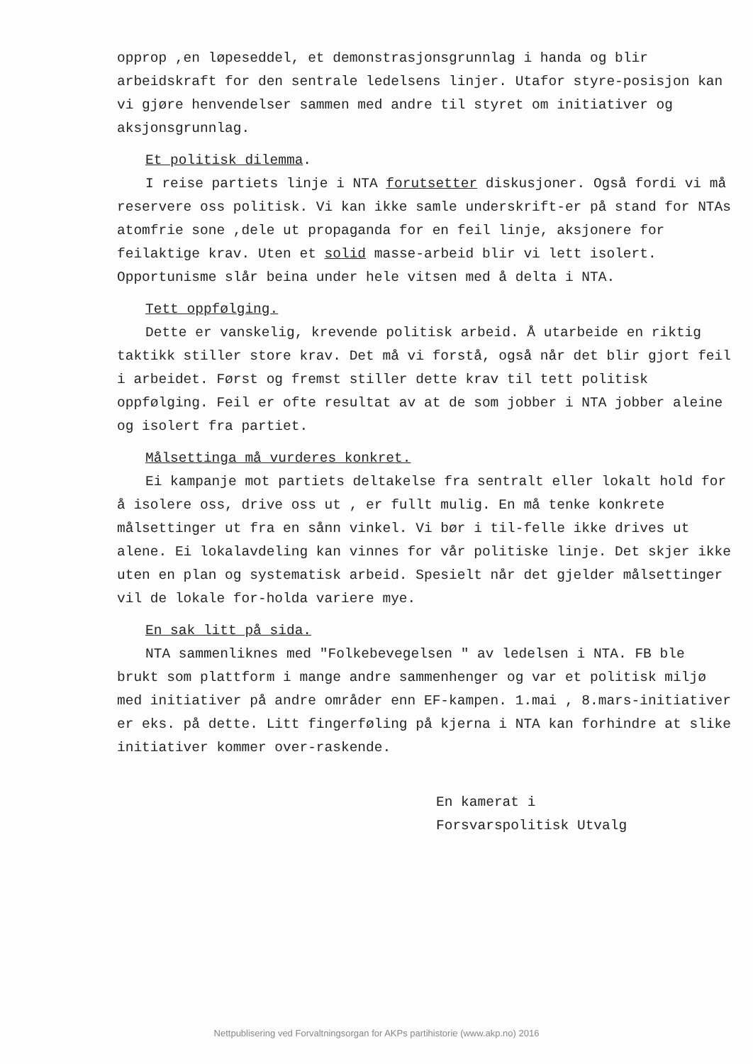opprop ,en løpeseddel, et demonstrasjonsgrunnlag i handa og blir arbeidskraft for den sentrale ledelsens linjer. Utafor styre-posisjon kan vi gjøre henvendelser sammen med andre til styret om initiativer og aksjonsgrunnlag.
Et politisk dilemma.
I reise partiets linje i NTA forutsetter diskusjoner. Også fordi vi må reservere oss politisk. Vi kan ikke samle underskrift-er på stand for NTAs atomfrie sone ,dele ut propaganda for en feil linje, aksjonere for feilaktige krav. Uten et solid masse-arbeid blir vi lett isolert. Opportunisme slår beina under hele vitsen med å delta i NTA.
Tett oppfølging.
Dette er vanskelig, krevende politisk arbeid. Å utarbeide en riktig taktikk stiller store krav. Det må vi forstå, også når det blir gjort feil i arbeidet. Først og fremst stiller dette krav til tett politisk oppfølging. Feil er ofte resultat av at de som jobber i NTA jobber aleine og isolert fra partiet.
Målsettinga må vurderes konkret.
Ei kampanje mot partiets deltakelse fra sentralt eller lokalt hold for å isolere oss, drive oss ut , er fullt mulig. En må tenke konkrete målsettinger ut fra en sånn vinkel. Vi bør i til-felle ikke drives ut alene. Ei lokalavdeling kan vinnes for vår politiske linje. Det skjer ikke uten en plan og systematisk arbeid. Spesielt når det gjelder målsettinger vil de lokale for-holda variere mye.
En sak litt på sida.
NTA sammenliknes med "Folkebevegelsen " av ledelsen i NTA. FB ble brukt som plattform i mange andre sammenhenger og var et politisk miljø med initiativer på andre områder enn EF-kampen. 1.mai , 8.mars-initiativer er eks. på dette. Litt fingerføling på kjerna i NTA kan forhindre at slike initiativer kommer over-raskende.
En kamerat i
Forsvarspolitisk Utvalg
Nettpublisering ved Forvaltningsorgan for AKPs partihistorie (www.akp.no) 2016